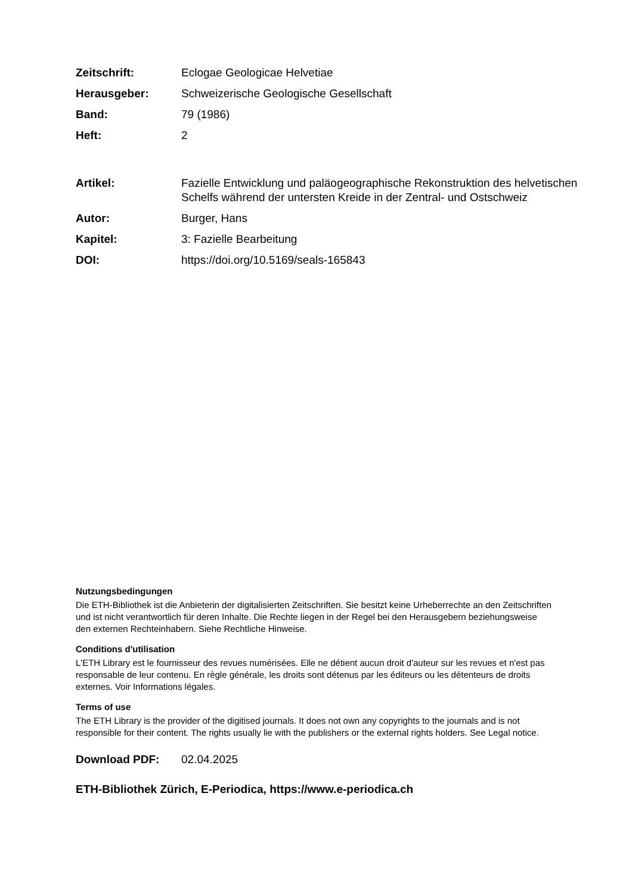Zeitschrift: Eclogae Geologicae Helvetiae
Herausgeber: Schweizerische Geologische Gesellschaft
Band: 79 (1986)
Heft: 2
Artikel: Fazielle Entwicklung und paläogeographische Rekonstruktion des helvetischen Schelfs während der untersten Kreide in der Zentral- und Ostschweiz
Autor: Burger, Hans
Kapitel: 3: Fazielle Bearbeitung
DOI: https://doi.org/10.5169/seals-165843
Nutzungsbedingungen
Die ETH-Bibliothek ist die Anbieterin der digitalisierten Zeitschriften. Sie besitzt keine Urheberrechte an den Zeitschriften und ist nicht verantwortlich für deren Inhalte. Die Rechte liegen in der Regel bei den Herausgebern beziehungsweise den externen Rechteinhabern. Siehe Rechtliche Hinweise.
Conditions d'utilisation
L'ETH Library est le fournisseur des revues numérisées. Elle ne détient aucun droit d'auteur sur les revues et n'est pas responsable de leur contenu. En règle générale, les droits sont détenus par les éditeurs ou les détenteurs de droits externes. Voir Informations légales.
Terms of use
The ETH Library is the provider of the digitised journals. It does not own any copyrights to the journals and is not responsible for their content. The rights usually lie with the publishers or the external rights holders. See Legal notice.
Download PDF: 02.04.2025
ETH-Bibliothek Zürich, E-Periodica, https://www.e-periodica.ch